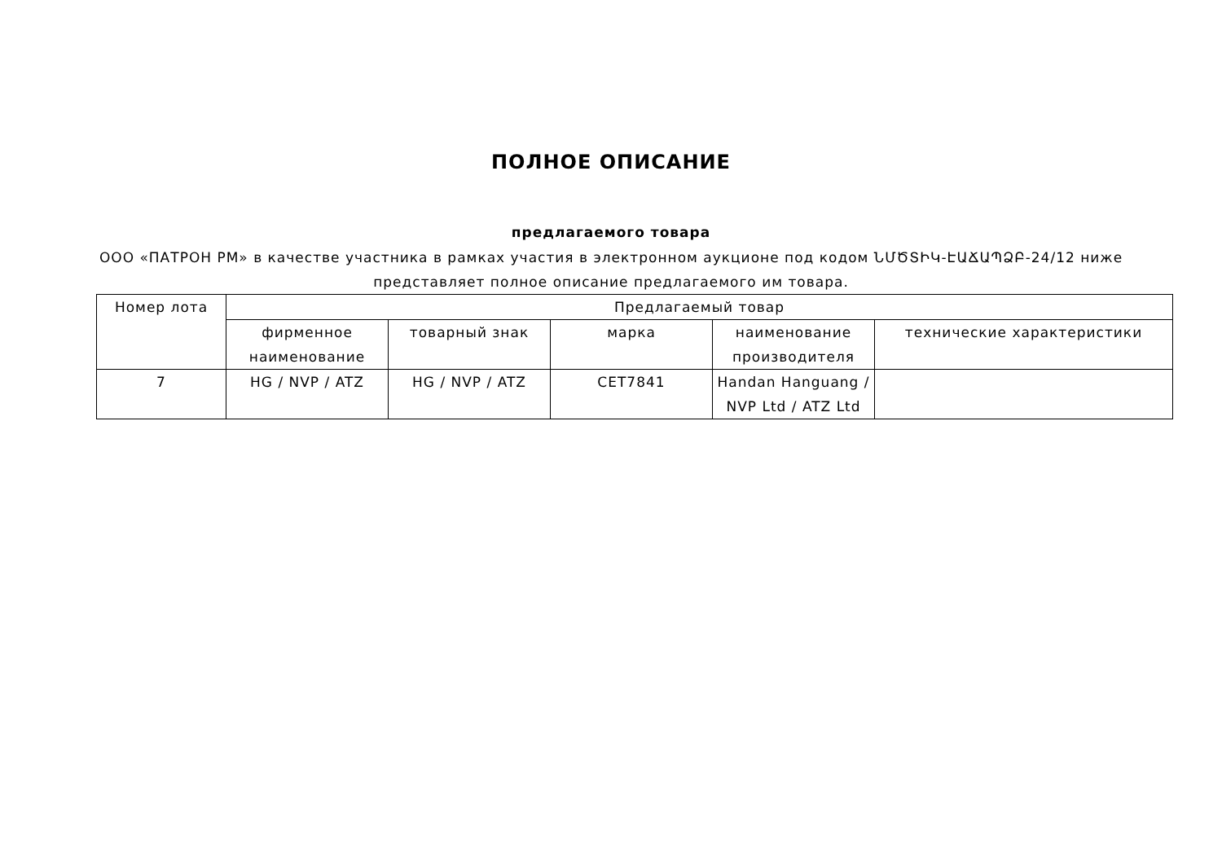ПОЛНОЕ ОПИСАНИЕ
предлагаемого товара
ООО «ПАТРОН РМ» в качестве участника в рамках участия в электронном аукционе под кодом ՆՄԾՏԻԿ-ԷԱՃԱՊՁԲ-24/12 ниже представляет полное описание предлагаемого им товара.
| Номер лота | Предлагаемый товар | | | | |
| --- | --- | --- | --- | --- | --- |
| | фирменное наименование | товарный знак | марка | наименование производителя | технические характеристики |
| 7 | HG / NVP / ATZ | HG / NVP / ATZ | CET7841 | Handan Hanguang / NVP Ltd / ATZ Ltd | |